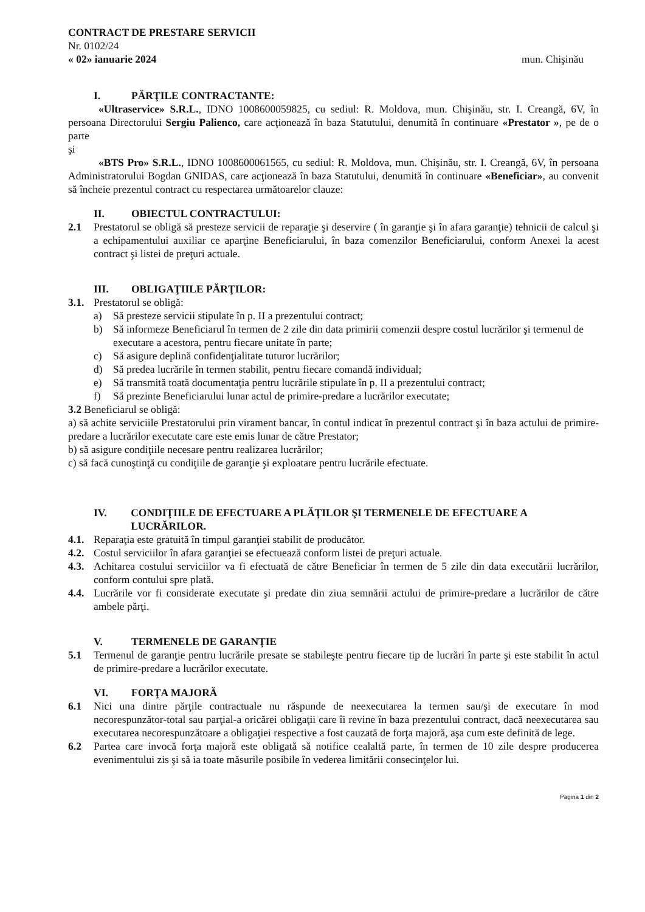CONTRACT DE PRESTARE SERVICII
Nr. 0102/24
« 02» ianuarie 2024 mun. Chişinău
I. PĂRŢILE CONTRACTANTE:
«Ultraservice» S.R.L., IDNO 1008600059825, cu sediul: R. Moldova, mun. Chişinău, str. I. Creangă, 6V, în persoana Directorului Sergiu Palienco, care acţionează în baza Statutului, denumită în continuare «Prestator », pe de o parte
şi
«BTS Pro» S.R.L., IDNO 1008600061565, cu sediul: R. Moldova, mun. Chişinău, str. I. Creangă, 6V, în persoana Administratorului Bogdan GNIDAS, care acţionează în baza Statutului, denumită în continuare «Beneficiar», au convenit să încheie prezentul contract cu respectarea următoarelor clauze:
II. OBIECTUL CONTRACTULUI:
2.1 Prestatorul se obligă să presteze servicii de reparaţie şi deservire ( în garanţie şi în afara garanţie) tehnicii de calcul şi a echipamentului auxiliar ce aparţine Beneficiarului, în baza comenzilor Beneficiarului, conform Anexei la acest contract şi listei de preţuri actuale.
III. OBLIGAŢIILE PĂRŢILOR:
3.1. Prestatorul se obligă:
a) Să presteze servicii stipulate în p. II a prezentului contract;
b) Să informeze Beneficiarul în termen de 2 zile din data primirii comenzii despre costul lucrărilor şi termenul de executare a acestora, pentru fiecare unitate în parte;
c) Să asigure deplină confidenţialitate tuturor lucrărilor;
d) Să predea lucrările în termen stabilit, pentru fiecare comandă individual;
e) Să transmită toată documentaţia pentru lucrările stipulate în p. II a prezentului contract;
f) Să prezinte Beneficiarului lunar actul de primire-predare a lucrărilor executate;
3.2 Beneficiarul se obligă:
a) să achite serviciile Prestatorului prin virament bancar, în contul indicat în prezentul contract şi în baza actului de primire-predare a lucrărilor executate care este emis lunar de către Prestator;
b) să asigure condiţiile necesare pentru realizarea lucrărilor;
c) să facă cunoştinţă cu condiţiile de garanţie şi exploatare pentru lucrările efectuate.
IV. CONDIŢIILE DE EFECTUARE A PLĂŢILOR ŞI TERMENELE DE EFECTUARE A LUCRĂRILOR.
4.1. Reparaţia este gratuită în timpul garanţiei stabilit de producător.
4.2. Costul serviciilor în afara garanţiei se efectuează conform listei de preţuri actuale.
4.3. Achitarea costului serviciilor va fi efectuată de către Beneficiar în termen de 5 zile din data executării lucrărilor, conform contului spre plată.
4.4. Lucrările vor fi considerate executate şi predate din ziua semnării actului de primire-predare a lucrărilor de către ambele părţi.
V. TERMENELE DE GARANŢIE
5.1 Termenul de garanţie pentru lucrările presate se stabileşte pentru fiecare tip de lucrări în parte şi este stabilit în actul de primire-predare a lucrărilor executate.
VI. FORŢA MAJORĂ
6.1 Nici una dintre părţile contractuale nu răspunde de neexecutarea la termen sau/şi de executare în mod necorespunzător-total sau parţial-a oricărei obligaţii care îi revine în baza prezentului contract, dacă neexecutarea sau executarea necorespunzătoare a obligaţiei respective a fost cauzată de forţa majoră, aşa cum este definită de lege.
6.2 Partea care invocă forţa majoră este obligată să notifice cealaltă parte, în termen de 10 zile despre producerea evenimentului zis şi să ia toate măsurile posibile în vederea limitării consecinţelor lui.
Pagina 1 din 2